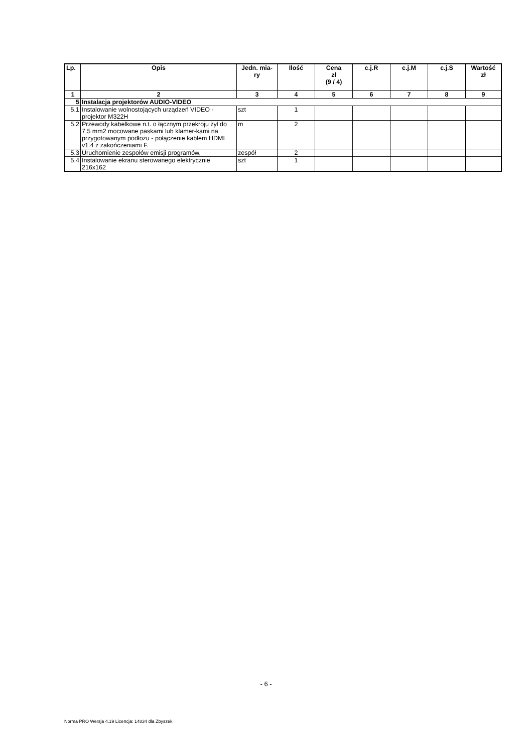| Lp. | Opis | Jedn. mia- ry | Ilość | Cena zł (9 / 4) | c.j.R | c.j.M | c.j.S | Wartość zł |
| --- | --- | --- | --- | --- | --- | --- | --- | --- |
| 1 | 2 | 3 | 4 | 5 | 6 | 7 | 8 | 9 |
| 5 | Instalacja projektorów AUDIO-VIDEO | | | | | | | |
| 5.1 | Instalowanie wolnostojących urządzeń VIDEO - projektor M322H | szt | 1 | | | | | |
| 5.2 | Przewody kabelkowe n.t. o łącznym przekroju żył do 7.5 mm2 mocowane paskami lub klamer-kami na przygotowanym podłożu - połączenie kablem HDMI v1.4 z zakończeniami F. | m | 2 | | | | | |
| 5.3 | Uruchomienie zespołów emisji programów, | zespół | 2 | | | | | |
| 5.4 | Instalowanie ekranu sterowanego elektrycznie 216x162 | szt | 1 | | | | | |
- 6 -
Norma PRO Wersja 4.19 Licencja: 14834 dla Zbyszek